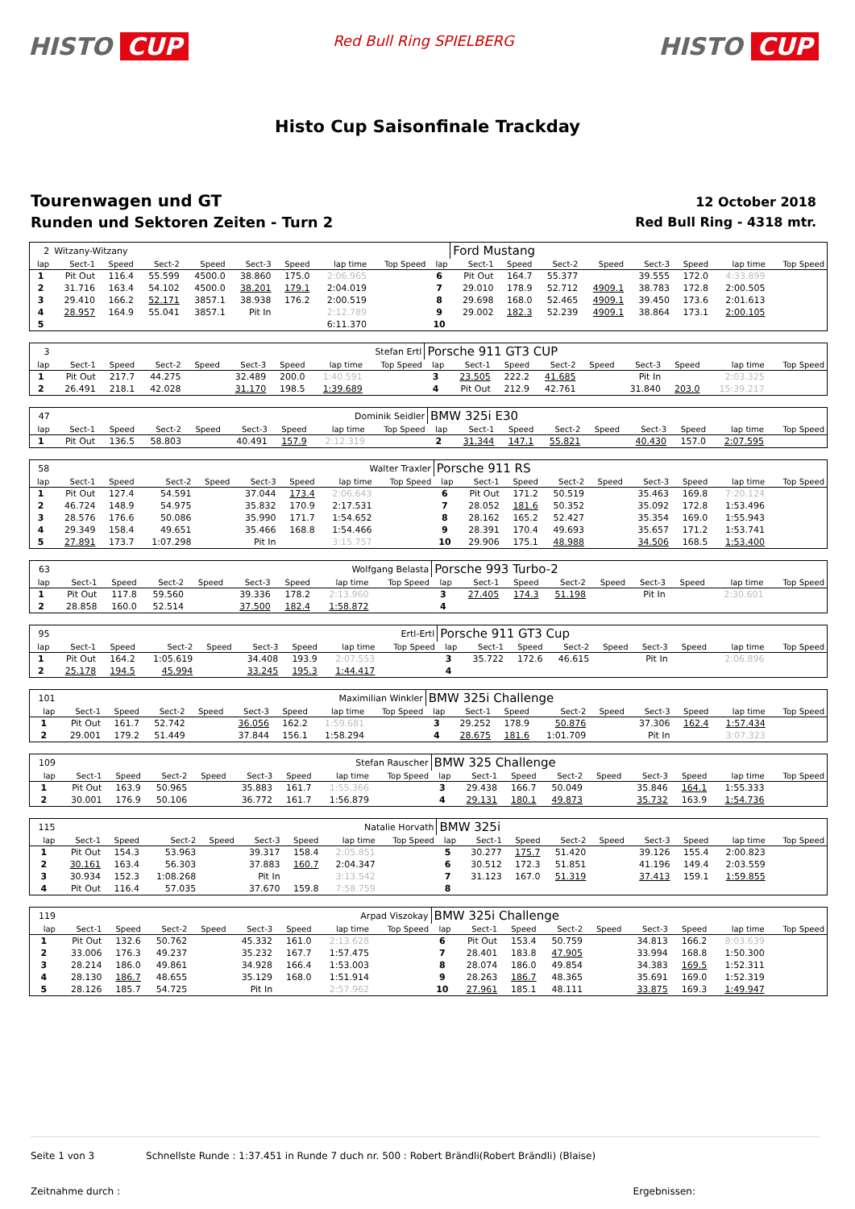HISTO CUP
Red Bull Ring SPIELBERG
HISTO CUP
Histo Cup Saisonfinale Trackday
Tourenwagen und GT
Runden und Sektoren Zeiten - Turn 2
12 October 2018
Red Bull Ring - 4318 mtr.
| 2 | Witzany-Witzany | | | | | | | | | Ford Mustang | | | | | | | |
| lap | Sect-1 | Speed | Sect-2 | Speed | Sect-3 | Speed | lap time | Top Speed | lap | Sect-1 | Speed | Sect-2 | Speed | Sect-3 | Speed | lap time | Top Speed |
| 1 | Pit Out | 116.4 | 55.599 | 4500.0 | 38.860 | 175.0 | 2:06.965 | | 6 | Pit Out | 164.7 | 55.377 | | 39.555 | 172.0 | 4:33.899 | |
| 2 | 31.716 | 163.4 | 54.102 | 4500.0 | 38.201 | 179.1 | 2:04.019 | | 7 | 29.010 | 178.9 | 52.712 | 4909.1 | 38.783 | 172.8 | 2:00.505 | |
| 3 | 29.410 | 166.2 | 52.171 | 3857.1 | 38.938 | 176.2 | 2:00.519 | | 8 | 29.698 | 168.0 | 52.465 | 4909.1 | 39.450 | 173.6 | 2:01.613 | |
| 4 | 28.957 | 164.9 | 55.041 | 3857.1 | Pit In | | 2:12.789 | | 9 | 29.002 | 182.3 | 52.239 | 4909.1 | 38.864 | 173.1 | 2:00.105 | |
| 5 | | | | | | | 6:11.370 | | 10 | | | | | | | | |
| 3 | Stefan Ertl | | | | | | | | Porsche 911 GT3 CUP | | | | | | | | |
| lap | Sect-1 | Speed | Sect-2 | Speed | Sect-3 | Speed | lap time | Top Speed | lap | Sect-1 | Speed | Sect-2 | Speed | Sect-3 | Speed | lap time | Top Speed |
| 1 | Pit Out | 217.7 | 44.275 | | 32.489 | 200.0 | 1:40.591 | | 3 | 23.505 | 222.2 | 41.685 | | Pit In | | 2:03.325 | |
| 2 | 26.491 | 218.1 | 42.028 | | 31.170 | 198.5 | 1:39.689 | | 4 | Pit Out | 212.9 | 42.761 | | 31.840 | 203.0 | 15:39.217 | |
| 47 | Dominik Seidler | | | | | | | | BMW 325i E30 | | | | | | | | |
| lap | Sect-1 | Speed | Sect-2 | Speed | Sect-3 | Speed | lap time | Top Speed | lap | Sect-1 | Speed | Sect-2 | Speed | Sect-3 | Speed | lap time | Top Speed |
| 1 | Pit Out | 136.5 | 58.803 | | 40.491 | 157.9 | 2:12.319 | | 2 | 31.344 | 147.1 | 55.821 | | 40.430 | 157.0 | 2:07.595 | |
| 58 | Walter Traxler | | | | | | | | Porsche 911 RS | | | | | | | | |
| lap | Sect-1 | Speed | Sect-2 | Speed | Sect-3 | Speed | lap time | Top Speed | lap | Sect-1 | Speed | Sect-2 | Speed | Sect-3 | Speed | lap time | Top Speed |
| 1 | Pit Out | 127.4 | 54.591 | | 37.044 | 173.4 | 2:06.643 | | 6 | Pit Out | 171.2 | 50.519 | | 35.463 | 169.8 | 7:20.124 | |
| 2 | 46.724 | 148.9 | 54.975 | | 35.832 | 170.9 | 2:17.531 | | 7 | 28.052 | 181.6 | 50.352 | | 35.092 | 172.8 | 1:53.496 | |
| 3 | 28.576 | 176.6 | 50.086 | | 35.990 | 171.7 | 1:54.652 | | 8 | 28.162 | 165.2 | 52.427 | | 35.354 | 169.0 | 1:55.943 | |
| 4 | 29.349 | 158.4 | 49.651 | | 35.466 | 168.8 | 1:54.466 | | 9 | 28.391 | 170.4 | 49.693 | | 35.657 | 171.2 | 1:53.741 | |
| 5 | 27.891 | 173.7 | 1:07.298 | | Pit In | | 3:15.757 | | 10 | 29.906 | 175.1 | 48.988 | | 34.506 | 168.5 | 1:53.400 | |
| 63 | Wolfgang Belasta | | | | | | | | Porsche 993 Turbo-2 | | | | | | | | |
| lap | Sect-1 | Speed | Sect-2 | Speed | Sect-3 | Speed | lap time | Top Speed | lap | Sect-1 | Speed | Sect-2 | Speed | Sect-3 | Speed | lap time | Top Speed |
| 1 | Pit Out | 117.8 | 59.560 | | 39.336 | 178.2 | 2:13.960 | | 3 | 27.405 | 174.3 | 51.198 | | Pit In | | 2:30.601 | |
| 2 | 28.858 | 160.0 | 52.514 | | 37.500 | 182.4 | 1:58.872 | | 4 | | | | | | | | |
| 95 | Ertl-Ertl | | | | | | | | Porsche 911 GT3 Cup | | | | | | | | |
| lap | Sect-1 | Speed | Sect-2 | Speed | Sect-3 | Speed | lap time | Top Speed | lap | Sect-1 | Speed | Sect-2 | Speed | Sect-3 | Speed | lap time | Top Speed |
| 1 | Pit Out | 164.2 | 1:05.619 | | 34.408 | 193.9 | 2:07.553 | | 3 | 35.722 | 172.6 | 46.615 | | Pit In | | 2:06.896 | |
| 2 | 25.178 | 194.5 | 45.994 | | 33.245 | 195.3 | 1:44.417 | | 4 | | | | | | | | |
| 101 | Maximilian Winkler | | | | | | | | BMW 325i Challenge | | | | | | | | |
| lap | Sect-1 | Speed | Sect-2 | Speed | Sect-3 | Speed | lap time | Top Speed | lap | Sect-1 | Speed | Sect-2 | Speed | Sect-3 | Speed | lap time | Top Speed |
| 1 | Pit Out | 161.7 | 52.742 | | 36.056 | 162.2 | 1:59.681 | | 3 | 29.252 | 178.9 | 50.876 | | 37.306 | 162.4 | 1:57.434 | |
| 2 | 29.001 | 179.2 | 51.449 | | 37.844 | 156.1 | 1:58.294 | | 4 | 28.675 | 181.6 | 1:01.709 | | Pit In | | 3:07.323 | |
| 109 | Stefan Rauscher | | | | | | | | BMW 325 Challenge | | | | | | | | |
| lap | Sect-1 | Speed | Sect-2 | Speed | Sect-3 | Speed | lap time | Top Speed | lap | Sect-1 | Speed | Sect-2 | Speed | Sect-3 | Speed | lap time | Top Speed |
| 1 | Pit Out | 163.9 | 50.965 | | 35.883 | 161.7 | 1:55.366 | | 3 | 29.438 | 166.7 | 50.049 | | 35.846 | 164.1 | 1:55.333 | |
| 2 | 30.001 | 176.9 | 50.106 | | 36.772 | 161.7 | 1:56.879 | | 4 | 29.131 | 180.1 | 49.873 | | 35.732 | 163.9 | 1:54.736 | |
| 115 | Natalie Horvath | | | | | | | | BMW 325i | | | | | | | | |
| lap | Sect-1 | Speed | Sect-2 | Speed | Sect-3 | Speed | lap time | Top Speed | lap | Sect-1 | Speed | Sect-2 | Speed | Sect-3 | Speed | lap time | Top Speed |
| 1 | Pit Out | 154.3 | 53.963 | | 39.317 | 158.4 | 2:05.851 | | 5 | 30.277 | 175.7 | 51.420 | | 39.126 | 155.4 | 2:00.823 | |
| 2 | 30.161 | 163.4 | 56.303 | | 37.883 | 160.7 | 2:04.347 | | 6 | 30.512 | 172.3 | 51.851 | | 41.196 | 149.4 | 2:03.559 | |
| 3 | 30.934 | 152.3 | 1:08.268 | | Pit In | | 3:13.542 | | 7 | 31.123 | 167.0 | 51.319 | | 37.413 | 159.1 | 1:59.855 | |
| 4 | Pit Out | 116.4 | 57.035 | | 37.670 | 159.8 | 7:58.759 | | 8 | | | | | | | | |
| 119 | Arpad Viszokay | | | | | | | | BMW 325i Challenge | | | | | | | | |
| lap | Sect-1 | Speed | Sect-2 | Speed | Sect-3 | Speed | lap time | Top Speed | lap | Sect-1 | Speed | Sect-2 | Speed | Sect-3 | Speed | lap time | Top Speed |
| 1 | Pit Out | 132.6 | 50.762 | | 45.332 | 161.0 | 2:13.628 | | 6 | Pit Out | 153.4 | 50.759 | | 34.813 | 166.2 | 8:03.639 | |
| 2 | 33.006 | 176.3 | 49.237 | | 35.232 | 167.7 | 1:57.475 | | 7 | 28.401 | 183.8 | 47.905 | | 33.994 | 168.8 | 1:50.300 | |
| 3 | 28.214 | 186.0 | 49.861 | | 34.928 | 166.4 | 1:53.003 | | 8 | 28.074 | 186.0 | 49.854 | | 34.383 | 169.5 | 1:52.311 | |
| 4 | 28.130 | 186.7 | 48.655 | | 35.129 | 168.0 | 1:51.914 | | 9 | 28.263 | 186.7 | 48.365 | | 35.691 | 169.0 | 1:52.319 | |
| 5 | 28.126 | 185.7 | 54.725 | | Pit In | | 2:57.962 | | 10 | 27.961 | 185.1 | 48.111 | | 33.875 | 169.3 | 1:49.947 | |
Seite 1 von 3 Schnellste Runde : 1:37.451 in Runde 7 duch nr. 500 : Robert Brändli(Robert Brändli) (Blaise)
Zeitnahme durch : Ergebnissen: